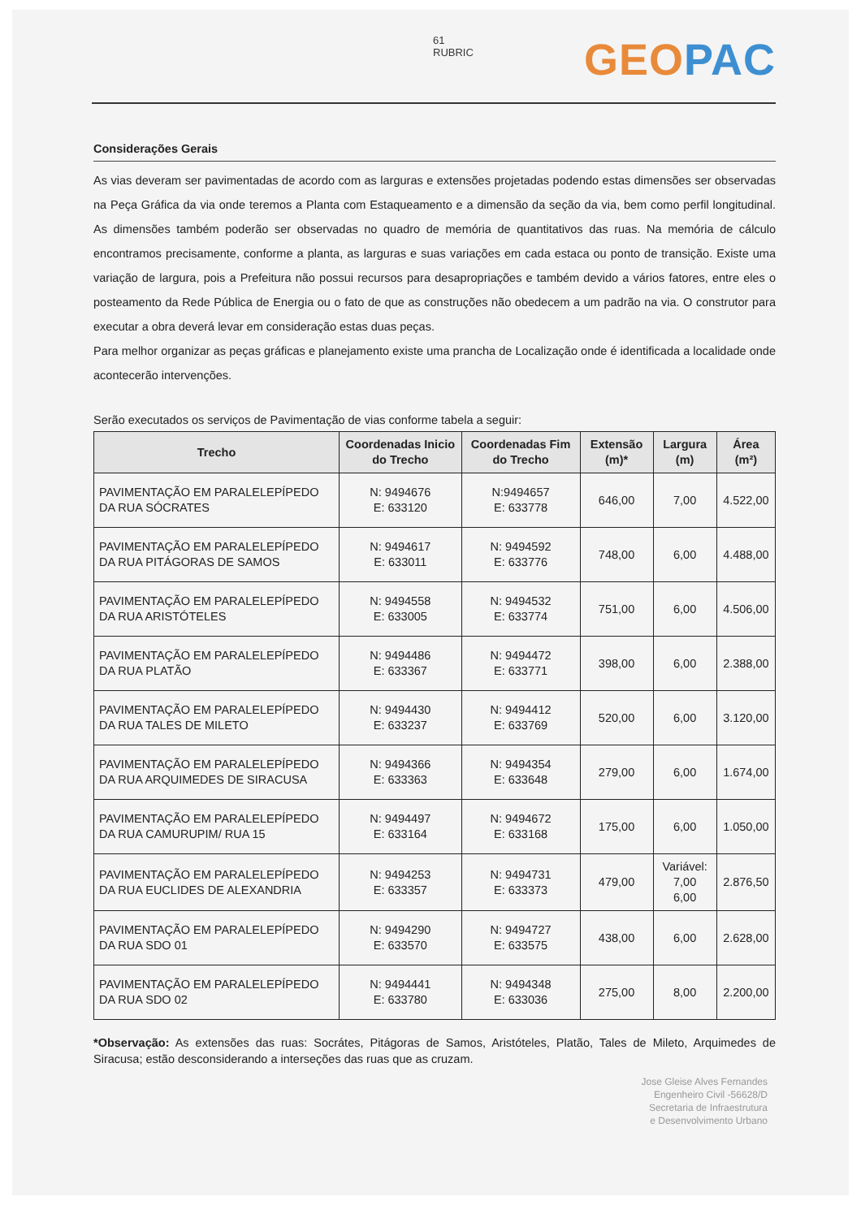61
RUBRIC
GEO PAC
Considerações Gerais
As vias deveram ser pavimentadas de acordo com as larguras e extensões projetadas podendo estas dimensões ser observadas na Peça Gráfica da via onde teremos a Planta com Estaqueamento e a dimensão da seção da via, bem como perfil longitudinal. As dimensões também poderão ser observadas no quadro de memória de quantitativos das ruas. Na memória de cálculo encontramos precisamente, conforme a planta, as larguras e suas variações em cada estaca ou ponto de transição. Existe uma variação de largura, pois a Prefeitura não possui recursos para desapropriações e também devido a vários fatores, entre eles o posteamento da Rede Pública de Energia ou o fato de que as construções não obedecem a um padrão na via. O construtor para executar a obra deverá levar em consideração estas duas peças.
Para melhor organizar as peças gráficas e planejamento existe uma prancha de Localização onde é identificada a localidade onde acontecerão intervenções.
Serão executados os serviços de Pavimentação de vias conforme tabela a seguir:
| Trecho | Coordenadas Inicio do Trecho | Coordenadas Fim do Trecho | Extensão (m)* | Largura (m) | Área (m²) |
| --- | --- | --- | --- | --- | --- |
| PAVIMENTAÇÃO EM PARALELEPÍPEDO DA RUA SÓCRATES | N: 9494676 E: 633120 | N:9494657 E: 633778 | 646,00 | 7,00 | 4.522,00 |
| PAVIMENTAÇÃO EM PARALELEPÍPEDO DA RUA PITÁGORAS DE SAMOS | N: 9494617 E: 633011 | N: 9494592 E: 633776 | 748,00 | 6,00 | 4.488,00 |
| PAVIMENTAÇÃO EM PARALELEPÍPEDO DA RUA ARISTÓTELES | N: 9494558 E: 633005 | N: 9494532 E: 633774 | 751,00 | 6,00 | 4.506,00 |
| PAVIMENTAÇÃO EM PARALELEPÍPEDO DA RUA PLATÃO | N: 9494486 E: 633367 | N: 9494472 E: 633771 | 398,00 | 6,00 | 2.388,00 |
| PAVIMENTAÇÃO EM PARALELEPÍPEDO DA RUA TALES DE MILETO | N: 9494430 E: 633237 | N: 9494412 E: 633769 | 520,00 | 6,00 | 3.120,00 |
| PAVIMENTAÇÃO EM PARALELEPÍPEDO DA RUA ARQUIMEDES DE SIRACUSA | N: 9494366 E: 633363 | N: 9494354 E: 633648 | 279,00 | 6,00 | 1.674,00 |
| PAVIMENTAÇÃO EM PARALELEPÍPEDO DA RUA CAMURUPIM/ RUA 15 | N: 9494497 E: 633164 | N: 9494672 E: 633168 | 175,00 | 6,00 | 1.050,00 |
| PAVIMENTAÇÃO EM PARALELEPÍPEDO DA RUA EUCLIDES DE ALEXANDRIA | N: 9494253 E: 633357 | N: 9494731 E: 633373 | 479,00 | Variável: 7,00 6,00 | 2.876,50 |
| PAVIMENTAÇÃO EM PARALELEPÍPEDO DA RUA SDO 01 | N: 9494290 E: 633570 | N: 9494727 E: 633575 | 438,00 | 6,00 | 2.628,00 |
| PAVIMENTAÇÃO EM PARALELEPÍPEDO DA RUA SDO 02 | N: 9494441 E: 633780 | N: 9494348 E: 633036 | 275,00 | 8,00 | 2.200,00 |
*Observação: As extensões das ruas: Socrátes, Pitágoras de Samos, Aristóteles, Platão, Tales de Mileto, Arquimedes de Siracusa; estão desconsiderando a interseções das ruas que as cruzam.
Jose Gleise Alves Fernandes
Engenheiro Civil -56628/D
Secretaria de Infraestrutura
e Desenvolvimento Urbano